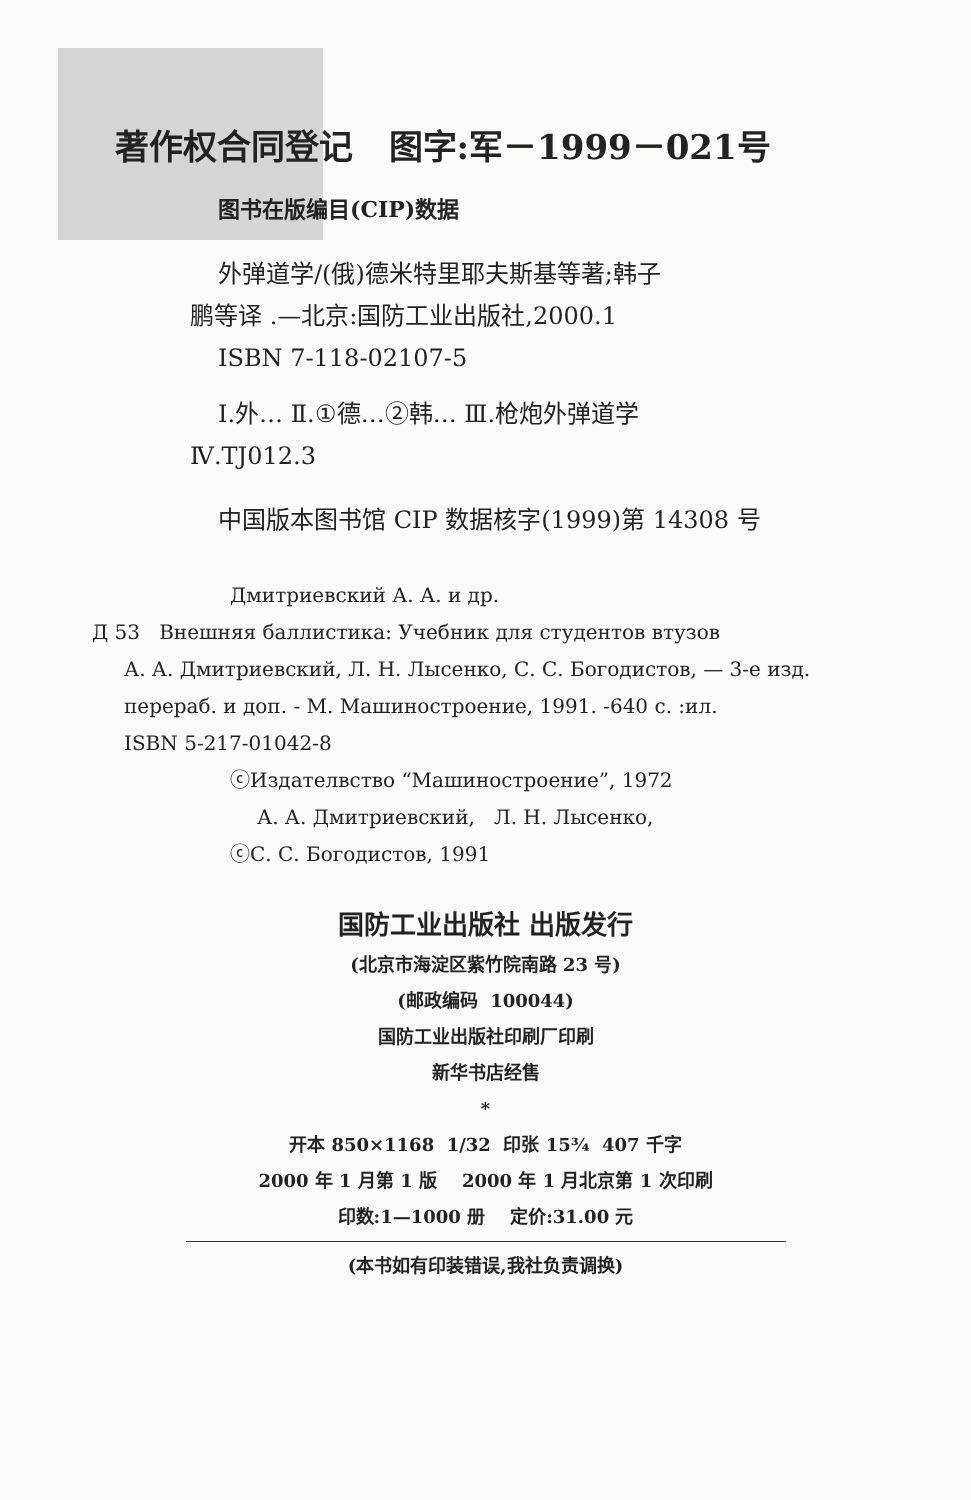著作权合同登记 图字:军－1999－021号
图书在版编目(CIP)数据
外弹道学/(俄)德米特里耶夫斯基等著;韩子
鹏等译 .—北京:国防工业出版社,2000.1
ISBN 7-118-02107-5
Ⅰ.外… Ⅱ.①德…②韩… Ⅲ.枪炮外弹道学
Ⅳ.TJ012.3
中国版本图书馆 CIP 数据核字(1999)第 14308 号
Дмитриевский А. А. и др.
Д 53 Внешняя баллистика: Учебник для студентов втузов
А. А. Дмитриевский, Л. Н. Лысенко, С. С. Богодистов, — 3-е изд.
перераб. и доп. - М. Машиностроение, 1991. -640 с. :ил.
ISBN 5-217-01042-8
ⓒИздателвство “Машиностроение”, 1972
А. А. Дмитриевский, Л. Н. Лысенко,
ⓒС. С. Богодистов, 1991
国防工业出版社 出版发行
(北京市海淀区紫竹院南路 23 号)
(邮政编码 100044)
国防工业出版社印刷厂印刷
新华书店经售
*
开本 850×1168 1/32 印张 15¾ 407 千字
2000 年 1 月第 1 版 2000 年 1 月北京第 1 次印刷
印数:1—1000 册 定价:31.00 元
(本书如有印装错误,我社负责调换)